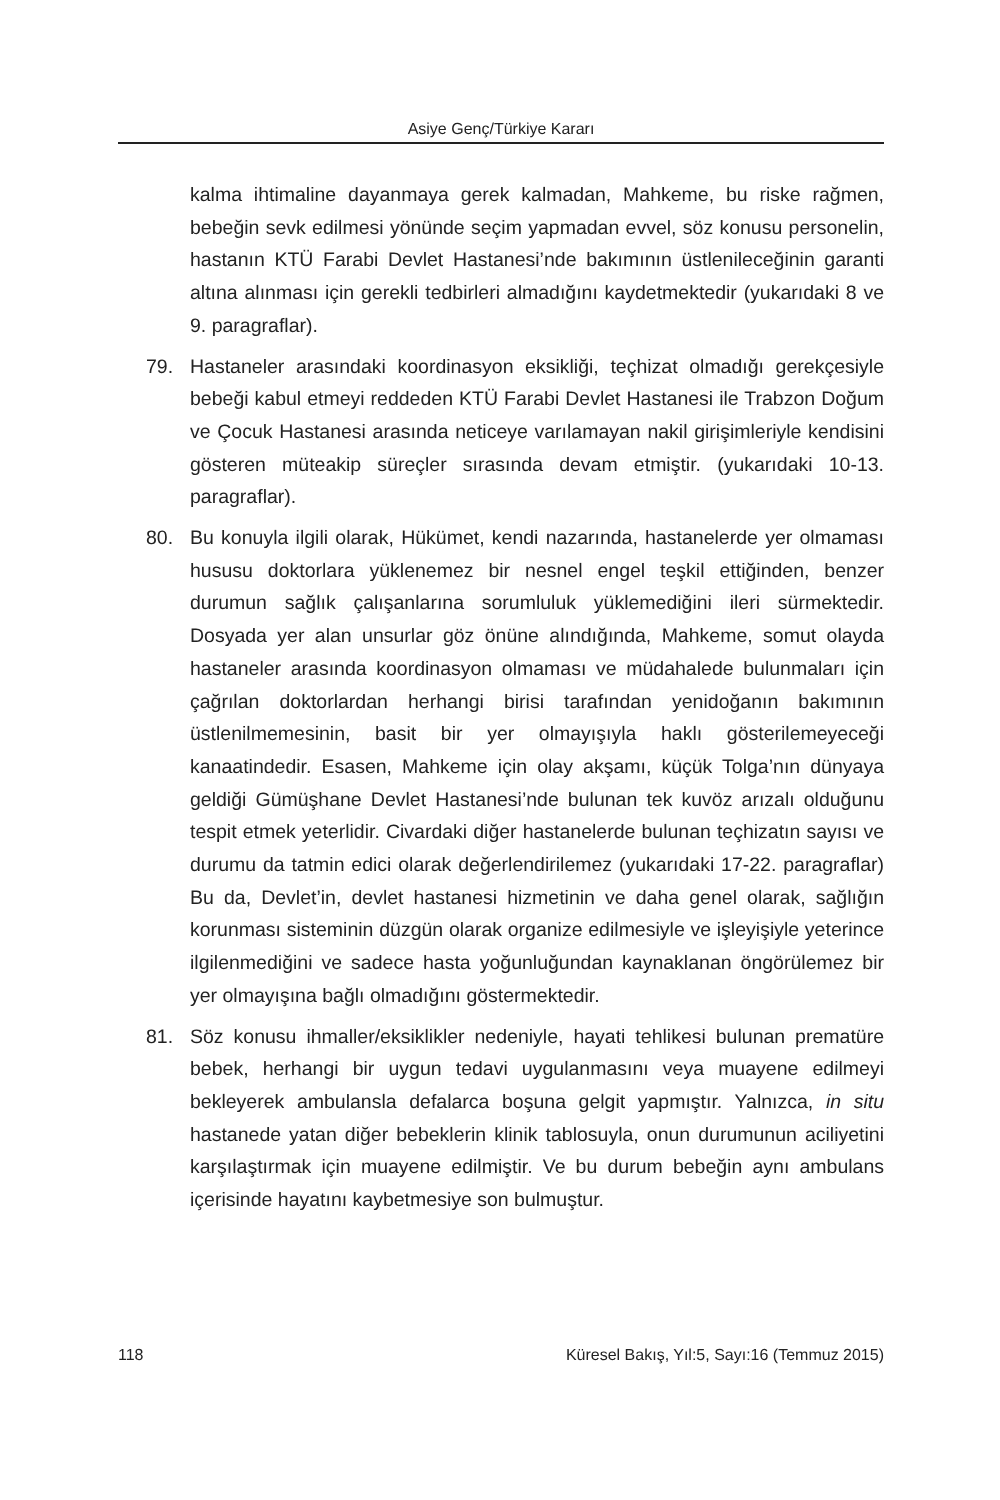Asiye Genç/Türkiye Kararı
kalma ihtimaline dayanmaya gerek kalmadan, Mahkeme, bu riske rağmen, bebeğin sevk edilmesi yönünde seçim yapmadan evvel, söz konusu personelin, hastanın KTÜ Farabi Devlet Hastanesi’nde bakımının üstlenileceğinin garanti altına alınması için gerekli tedbirleri almadığını kaydetmektedir (yukarıdaki 8 ve 9. paragraflar).
79. Hastaneler arasındaki koordinasyon eksikliği, teçhizat olmadığı gerekçesiyle bebeği kabul etmeyi reddeden KTÜ Farabi Devlet Hastanesi ile Trabzon Doğum ve Çocuk Hastanesi arasında neticeye varılamayan nakil girişimleriyle kendisini gösteren müteakip süreçler sırasında devam etmiştir. (yukarıdaki 10-13. paragraflar).
80. Bu konuyla ilgili olarak, Hükümet, kendi nazarında, hastanelerde yer olmaması hususu doktorlara yüklenemez bir nesnel engel teşkil ettiğinden, benzer durumun sağlık çalışanlarına sorumluluk yüklemediğini ileri sürmektedir. Dosyada yer alan unsurlar göz önüne alındığında, Mahkeme, somut olayda hastaneler arasında koordinasyon olmaması ve müdahalede bulunmaları için çağrılan doktorlardan herhangi birisi tarafından yenidoğanın bakımının üstlenilmemesinin, basit bir yer olmayışıyla haklı gösterilemeyeceği kanaatindedir. Esasen, Mahkeme için olay akşamı, küçük Tolga’nın dünyaya geldiği Gümüşhane Devlet Hastanesi’nde bulunan tek kuvöz arızalı olduğunu tespit etmek yeterlidir. Civardaki diğer hastanelerde bulunan teçhizatın sayısı ve durumu da tatmin edici olarak değerlendirilemez (yukarıdaki 17-22. paragraflar) Bu da, Devlet’in, devlet hastanesi hizmetinin ve daha genel olarak, sağlığın korunması sisteminin düzgün olarak organize edilmesiyle ve işleyişiyle yeterince ilgilenmediğini ve sadece hasta yoğunluğundan kaynaklanan öngörülemez bir yer olmayışına bağlı olmadığını göstermektedir.
81. Söz konusu ihmaller/eksiklikler nedeniyle, hayati tehlikesi bulunan prematüre bebek, herhangi bir uygun tedavi uygulanmasını veya muayene edilmeyi bekleyerek ambulansla defalarca boşuna gelgit yapmıştır. Yalnızca, in situ hastanede yatan diğer bebeklerin klinik tablosuyla, onun durumunun aciliyetini karşılaştırmak için muayene edilmiştir. Ve bu durum bebeğin aynı ambulans içerisinde hayatını kaybetmesiye son bulmuştur.
118 Küresel Bakış, Yıl:5, Sayı:16 (Temmuz 2015)